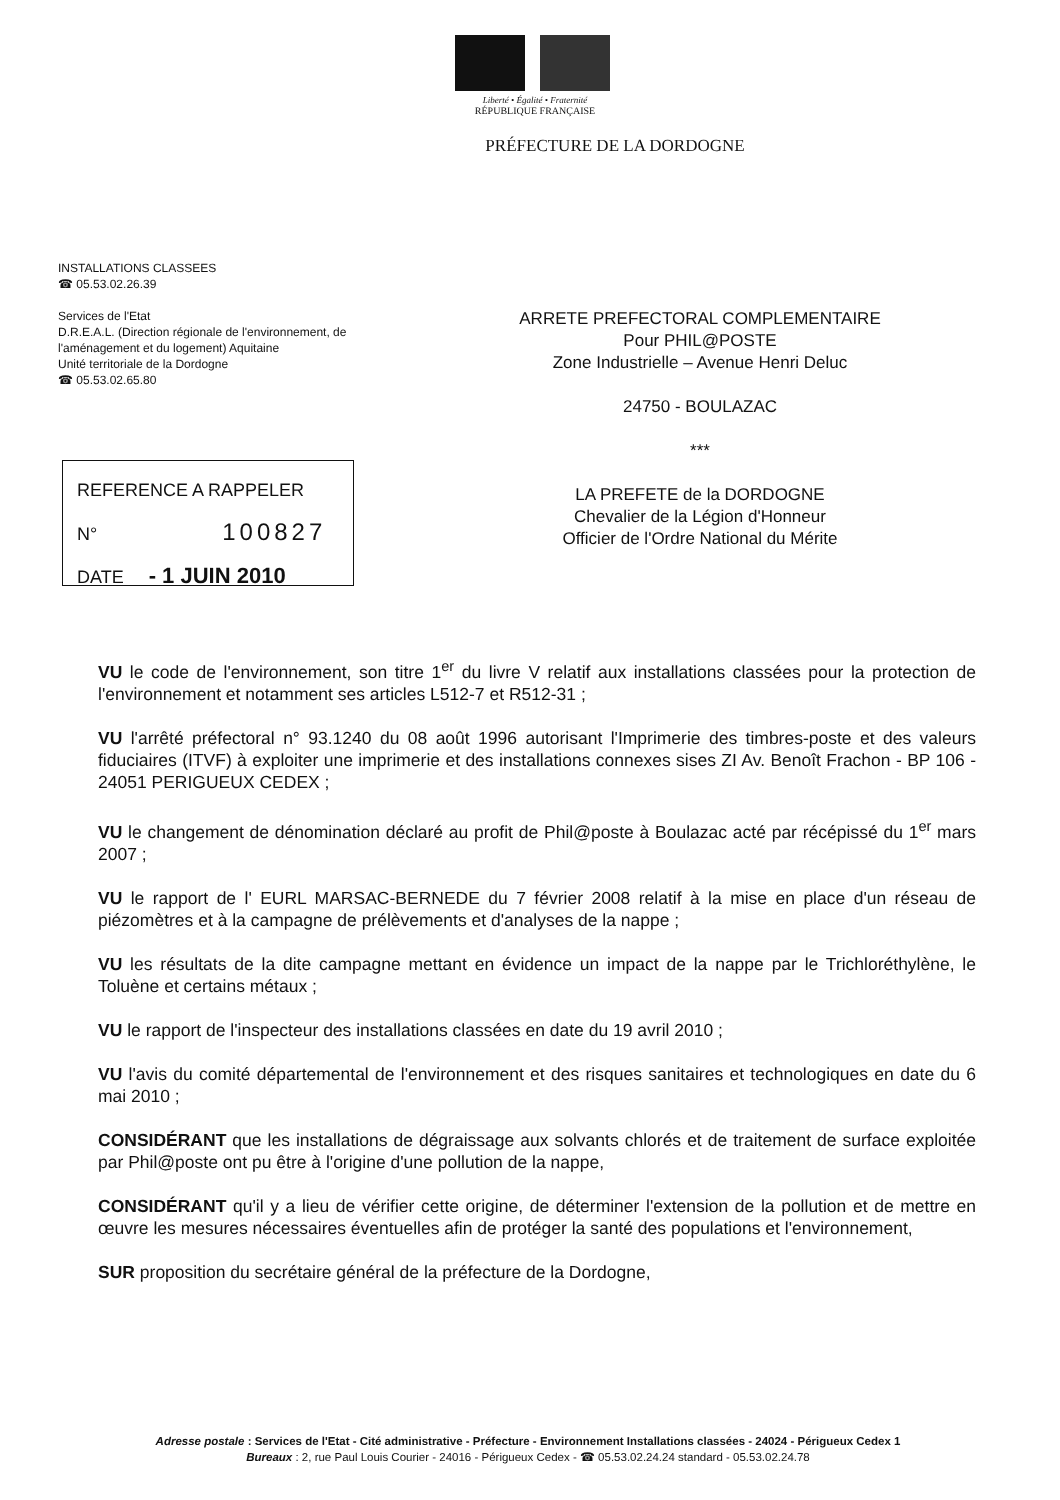Liberté • Égalité • Fraternité
RÉPUBLIQUE FRANÇAISE
PRÉFECTURE DE LA DORDOGNE
INSTALLATIONS CLASSEES
☎ 05.53.02.26.39
Services de l'Etat
D.R.E.A.L. (Direction régionale de l'environnement, de l'aménagement et du logement) Aquitaine
Unité territoriale de la Dordogne
☎ 05.53.02.65.80
ARRETE PREFECTORAL COMPLEMENTAIRE
Pour PHIL@POSTE
Zone Industrielle – Avenue Henri Deluc
24750 - BOULAZAC
***
LA PREFETE de la DORDOGNE
Chevalier de la Légion d'Honneur
Officier de l'Ordre National du Mérite
REFERENCE A RAPPELER
N° 100827
DATE - 1 JUIN 2010
VU le code de l'environnement, son titre 1<sup>er</sup> du livre V relatif aux installations classées pour la protection de l'environnement et notamment ses articles L512-7 et R512-31 ;
VU l'arrêté préfectoral n° 93.1240 du 08 août 1996 autorisant l'Imprimerie des timbres-poste et des valeurs fiduciaires (ITVF) à exploiter une imprimerie et des installations connexes sises ZI Av. Benoît Frachon - BP 106 - 24051 PERIGUEUX CEDEX ;
VU le changement de dénomination déclaré au profit de Phil@poste à Boulazac acté par récépissé du 1<sup>er</sup> mars 2007 ;
VU le rapport de l' EURL MARSAC-BERNEDE du 7 février 2008 relatif à la mise en place d'un réseau de piézomètres et à la campagne de prélèvements et d'analyses de la nappe ;
VU les résultats de la dite campagne mettant en évidence un impact de la nappe par le Trichloréthylène, le Toluène et certains métaux ;
VU le rapport de l'inspecteur des installations classées en date du 19 avril 2010 ;
VU l'avis du comité départemental de l'environnement et des risques sanitaires et technologiques en date du 6 mai 2010 ;
CONSIDÉRANT que les installations de dégraissage aux solvants chlorés et de traitement de surface exploitée par Phil@poste ont pu être à l'origine d'une pollution de la nappe,
CONSIDÉRANT qu'il y a lieu de vérifier cette origine, de déterminer l'extension de la pollution et de mettre en œuvre les mesures nécessaires éventuelles afin de protéger la santé des populations et l'environnement,
SUR proposition du secrétaire général de la préfecture de la Dordogne,
Adresse postale : Services de l'Etat - Cité administrative - Préfecture - Environnement Installations classées - 24024 - Périgueux Cedex 1
Bureaux : 2, rue Paul Louis Courier - 24016 - Périgueux Cedex - ☎ 05.53.02.24.24 standard - 05.53.02.24.78